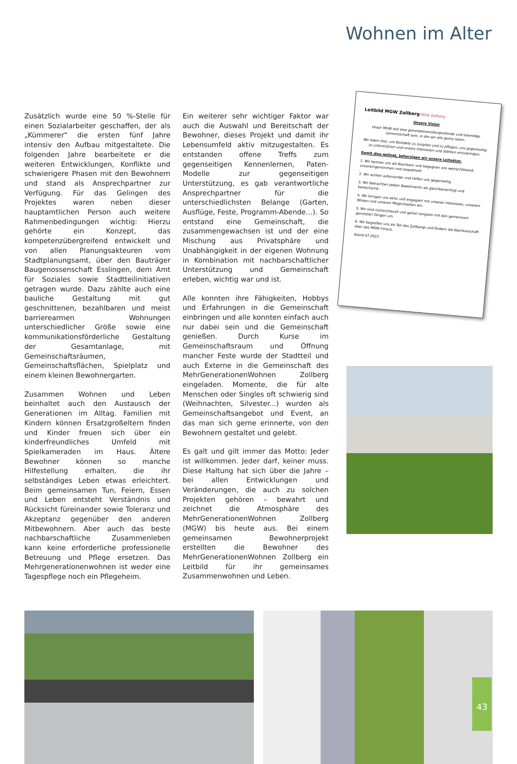Wohnen im Alter
Zusätzlich wurde eine 50 %-Stelle für einen Sozialarbeiter geschaffen, der als „Kümmerer“ die ersten fünf Jahre intensiv den Aufbau mitgestaltete. Die folgenden Jahre bearbeitete er die weiteren Entwicklungen, Konflikte und schwierigere Phasen mit den Bewohnern und stand als Ansprechpartner zur Verfügung. Für das Gelingen des Projektes waren neben dieser hauptamtlichen Person auch weitere Rahmenbedingungen wichtig: Hierzu gehörte ein Konzept, das kompetenzübergreifend entwickelt und von allen Planungsakteuren vom Stadtplanungsamt, über den Bauträger Baugenossenschaft Esslingen, dem Amt für Soziales sowie Stadtteilinitiativen getragen wurde. Dazu zählte auch eine bauliche Gestaltung mit gut geschnittenen, bezahlbaren und meist barrierearmen Wohnungen unterschiedlicher Größe sowie eine kommunikationsförderliche Gestaltung der Gesamtanlage, mit Gemeinschaftsräumen, Gemeinschaftsflächen, Spielplatz und einem kleinen Bewohnergarten.
Zusammen Wohnen und Leben beinhaltet auch den Austausch der Generationen im Alltag. Familien mit Kindern können Ersatzgroßeltern finden und Kinder freuen sich über ein kinderfreundliches Umfeld mit Spielkameraden im Haus. Ältere Bewohner können so manche Hilfestellung erhalten, die ihr selbständiges Leben etwas erleichtert. Beim gemeinsamen Tun, Feiern, Essen und Leben entsteht Verständnis und Rücksicht füreinander sowie Toleranz und Akzeptanz gegenüber den anderen Mitbewohnern. Aber auch das beste nachbarschaftliche Zusammenleben kann keine erforderliche professionelle Betreuung und Pflege ersetzen. Das Mehrgenerationenwohnen ist weder eine Tagespflege noch ein Pflegeheim.
Ein weiterer sehr wichtiger Faktor war auch die Auswahl und Bereitschaft der Bewohner, dieses Projekt und damit ihr Lebensumfeld aktiv mitzugestalten. Es entstanden offene Treffs zum gegenseitigen Kennenlernen, Paten-Modelle zur gegenseitigen Unterstützung, es gab verantwortliche Ansprechpartner für die unterschiedlichsten Belange (Garten, Ausflüge, Feste, Programm-Abende…). So entstand eine Gemeinschaft, die zusammengewachsen ist und der eine Mischung aus Privatsphäre und Unabhängigkeit in der eigenen Wohnung in Kombination mit nachbarschaftlicher Unterstützung und Gemeinschaft erleben, wichtig war und ist.
Alle konnten ihre Fähigkeiten, Hobbys und Erfahrungen in die Gemeinschaft einbringen und alle konnten einfach auch nur dabei sein und die Gemeinschaft genießen. Durch Kurse im Gemeinschaftsraum und Öffnung mancher Feste wurde der Stadtteil und auch Externe in die Gemeinschaft des MehrGenerationenWohnen Zollberg eingeladen. Momente, die für alte Menschen oder Singles oft schwierig sind (Weihnachten, Silvester...) wurden als Gemeinschaftsangebot und Event, an das man sich gerne erinnerte, von den Bewohnern gestaltet und gelebt.
Es galt und gilt immer das Motto: Jeder ist willkommen. Jeder darf, keiner muss. Diese Haltung hat sich über die Jahre – bei allen Entwicklungen und Veränderungen, die auch zu solchen Projekten gehören – bewahrt und zeichnet die Atmosphäre des MehrGenerationenWohnen Zollberg (MGW) bis heute aus. Bei einem gemeinsamen Bewohnerprojekt erstellten die Bewohner des MehrGenerationenWohnen Zollberg ein Leitbild für ihr gemeinsames Zusammenwohnen und Leben.
Leitbild MGW Zollberg MGW Zollberg
Unsere Vision
Unser MGW soll eine generationenübergreifende und lebendige Gemeinschaft sein, in der wir alle gerne leben.
Wir leben hier, um Kontakte zu knüpfen und zu pflegen, uns gegenseitig zu unterstützen und unsere Interessen und Stärken einzubringen.
Damit dies gelingt, beherzigen wir unsere Leitsätze:
1. Wir kennen uns als Nachbarn und begegnen uns wertschätzend, unvoreingenommen und respektvoll.
2. Wir achten aufeinander und helfen uns gegenseitig.
3. Wir betrachten jede/n Bewohner/in als gleichberechtigt und bereichernd.
4. Wir bringen uns aktiv und engagiert mit unseren Interessen, unserem Wissen und unseren Möglichkeiten ein.
5. Wir sind rücksichtsvoll und gehen sorgsam mit den gemeinsam genutzten Dingen um.
6. Wir begreifen uns als Teil des Zollbergs und fördern die Nachbarschaft über das MGW hinaus.
Stand 07.2023
43